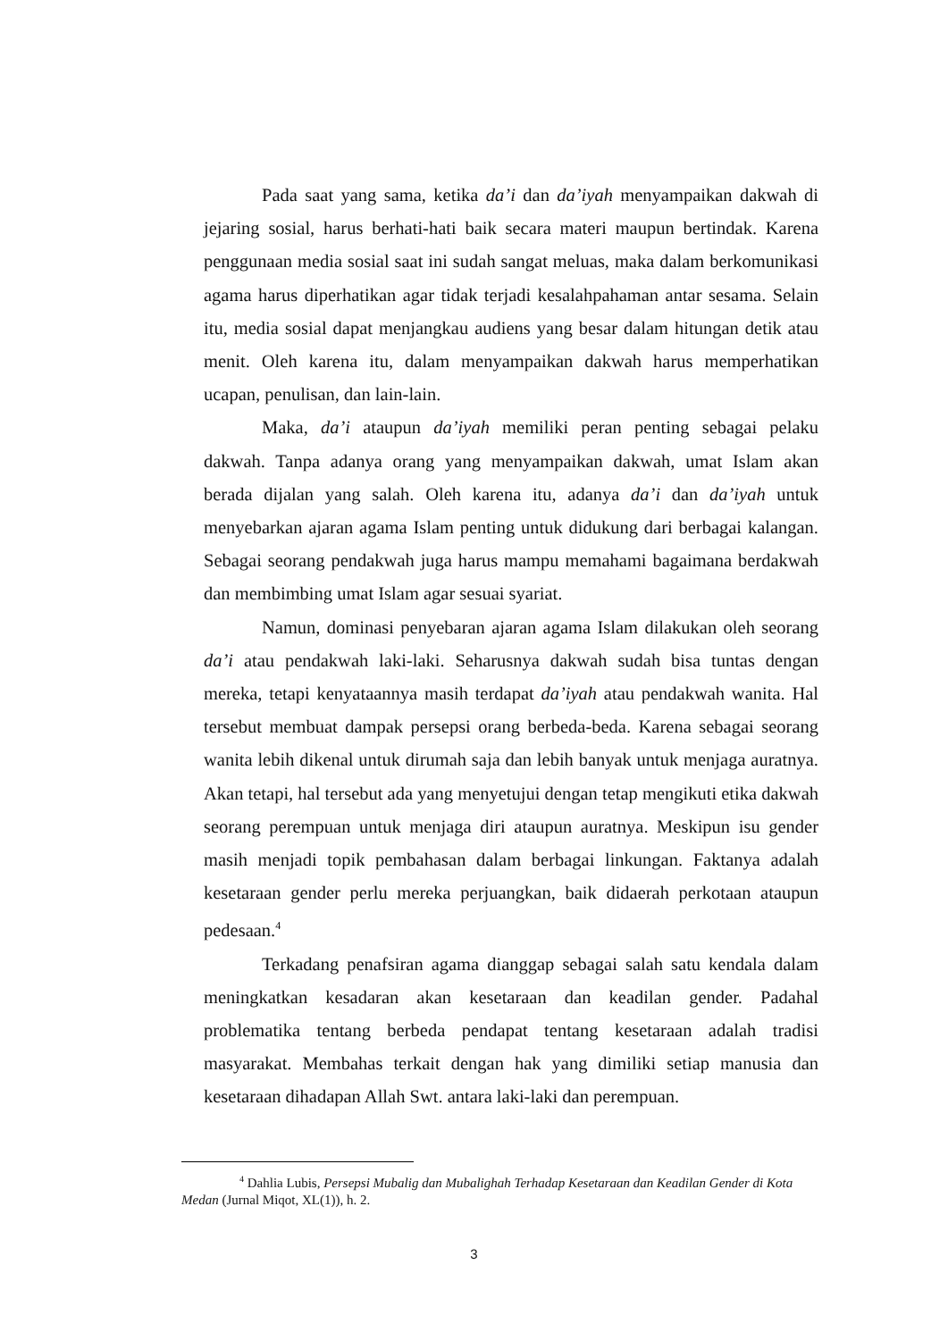Pada saat yang sama, ketika da’i dan da’iyah menyampaikan dakwah di jejaring sosial, harus berhati-hati baik secara materi maupun bertindak. Karena penggunaan media sosial saat ini sudah sangat meluas, maka dalam berkomunikasi agama harus diperhatikan agar tidak terjadi kesalahpahaman antar sesama. Selain itu, media sosial dapat menjangkau audiens yang besar dalam hitungan detik atau menit. Oleh karena itu, dalam menyampaikan dakwah harus memperhatikan ucapan, penulisan, dan lain-lain.
Maka, da’i ataupun da’iyah memiliki peran penting sebagai pelaku dakwah. Tanpa adanya orang yang menyampaikan dakwah, umat Islam akan berada dijalan yang salah. Oleh karena itu, adanya da’i dan da’iyah untuk menyebarkan ajaran agama Islam penting untuk didukung dari berbagai kalangan. Sebagai seorang pendakwah juga harus mampu memahami bagaimana berdakwah dan membimbing umat Islam agar sesuai syariat.
Namun, dominasi penyebaran ajaran agama Islam dilakukan oleh seorang da’i atau pendakwah laki-laki. Seharusnya dakwah sudah bisa tuntas dengan mereka, tetapi kenyataannya masih terdapat da’iyah atau pendakwah wanita. Hal tersebut membuat dampak persepsi orang berbeda-beda. Karena sebagai seorang wanita lebih dikenal untuk dirumah saja dan lebih banyak untuk menjaga auratnya. Akan tetapi, hal tersebut ada yang menyetujui dengan tetap mengikuti etika dakwah seorang perempuan untuk menjaga diri ataupun auratnya. Meskipun isu gender masih menjadi topik pembahasan dalam berbagai linkungan. Faktanya adalah kesetaraan gender perlu mereka perjuangkan, baik didaerah perkotaan ataupun pedesaan.<sup>4</sup>
Terkadang penafsiran agama dianggap sebagai salah satu kendala dalam meningkatkan kesadaran akan kesetaraan dan keadilan gender. Padahal problematika tentang berbeda pendapat tentang kesetaraan adalah tradisi masyarakat. Membahas terkait dengan hak yang dimiliki setiap manusia dan kesetaraan dihadapan Allah Swt. antara laki-laki dan perempuan.
<sup>4</sup> Dahlia Lubis, Persepsi Mubalig dan Mubalighah Terhadap Kesetaraan dan Keadilan Gender di Kota Medan (Jurnal Miqot, XL(1)), h. 2.
3